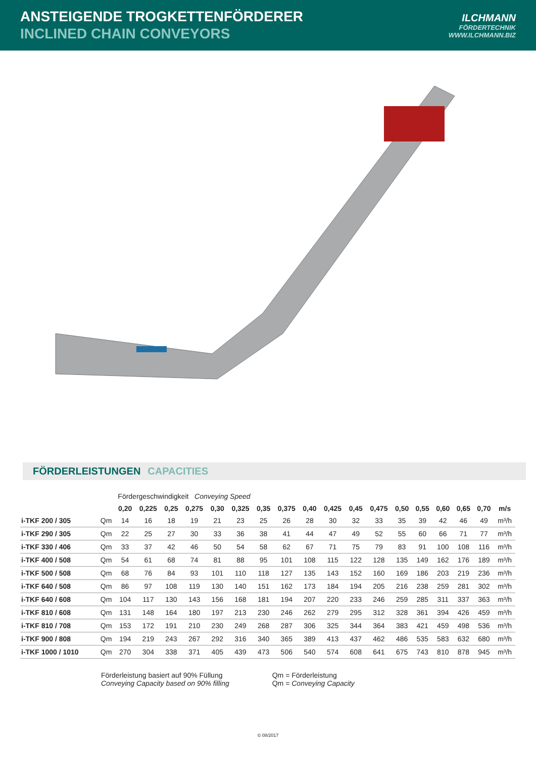ANSTEIGENDE TROGKETTENFÖRDERER
INCLINED CHAIN CONVEYORS
ILCHMANN
FÖRDERTECHNIK
WWW.ILCHMANN.BIZ
FÖRDERLEISTUNGEN CAPACITIES
| | | Fördergeschwindigkeit Conveying Speed | | | | | | | | | | | | | | | | | |
| | | 0,20 | 0,225 | 0,25 | 0,275 | 0,30 | 0,325 | 0,35 | 0,375 | 0,40 | 0,425 | 0,45 | 0,475 | 0,50 | 0,55 | 0,60 | 0,65 | 0,70 | m/s |
| i-TKF 200 / 305 | Qm | 14 | 16 | 18 | 19 | 21 | 23 | 25 | 26 | 28 | 30 | 32 | 33 | 35 | 39 | 42 | 46 | 49 | m³/h |
| i-TKF 290 / 305 | Qm | 22 | 25 | 27 | 30 | 33 | 36 | 38 | 41 | 44 | 47 | 49 | 52 | 55 | 60 | 66 | 71 | 77 | m³/h |
| i-TKF 330 / 406 | Qm | 33 | 37 | 42 | 46 | 50 | 54 | 58 | 62 | 67 | 71 | 75 | 79 | 83 | 91 | 100 | 108 | 116 | m³/h |
| i-TKF 400 / 508 | Qm | 54 | 61 | 68 | 74 | 81 | 88 | 95 | 101 | 108 | 115 | 122 | 128 | 135 | 149 | 162 | 176 | 189 | m³/h |
| i-TKF 500 / 508 | Qm | 68 | 76 | 84 | 93 | 101 | 110 | 118 | 127 | 135 | 143 | 152 | 160 | 169 | 186 | 203 | 219 | 236 | m³/h |
| i-TKF 640 / 508 | Qm | 86 | 97 | 108 | 119 | 130 | 140 | 151 | 162 | 173 | 184 | 194 | 205 | 216 | 238 | 259 | 281 | 302 | m³/h |
| i-TKF 640 / 608 | Qm | 104 | 117 | 130 | 143 | 156 | 168 | 181 | 194 | 207 | 220 | 233 | 246 | 259 | 285 | 311 | 337 | 363 | m³/h |
| i-TKF 810 / 608 | Qm | 131 | 148 | 164 | 180 | 197 | 213 | 230 | 246 | 262 | 279 | 295 | 312 | 328 | 361 | 394 | 426 | 459 | m³/h |
| i-TKF 810 / 708 | Qm | 153 | 172 | 191 | 210 | 230 | 249 | 268 | 287 | 306 | 325 | 344 | 364 | 383 | 421 | 459 | 498 | 536 | m³/h |
| i-TKF 900 / 808 | Qm | 194 | 219 | 243 | 267 | 292 | 316 | 340 | 365 | 389 | 413 | 437 | 462 | 486 | 535 | 583 | 632 | 680 | m³/h |
| i-TKF 1000 / 1010 | Qm | 270 | 304 | 338 | 371 | 405 | 439 | 473 | 506 | 540 | 574 | 608 | 641 | 675 | 743 | 810 | 878 | 945 | m³/h |
Förderleistung basiert auf 90% Füllung
Conveying Capacity based on 90% filling
Qm = Förderleistung
Qm = Conveying Capacity
© 08/2017